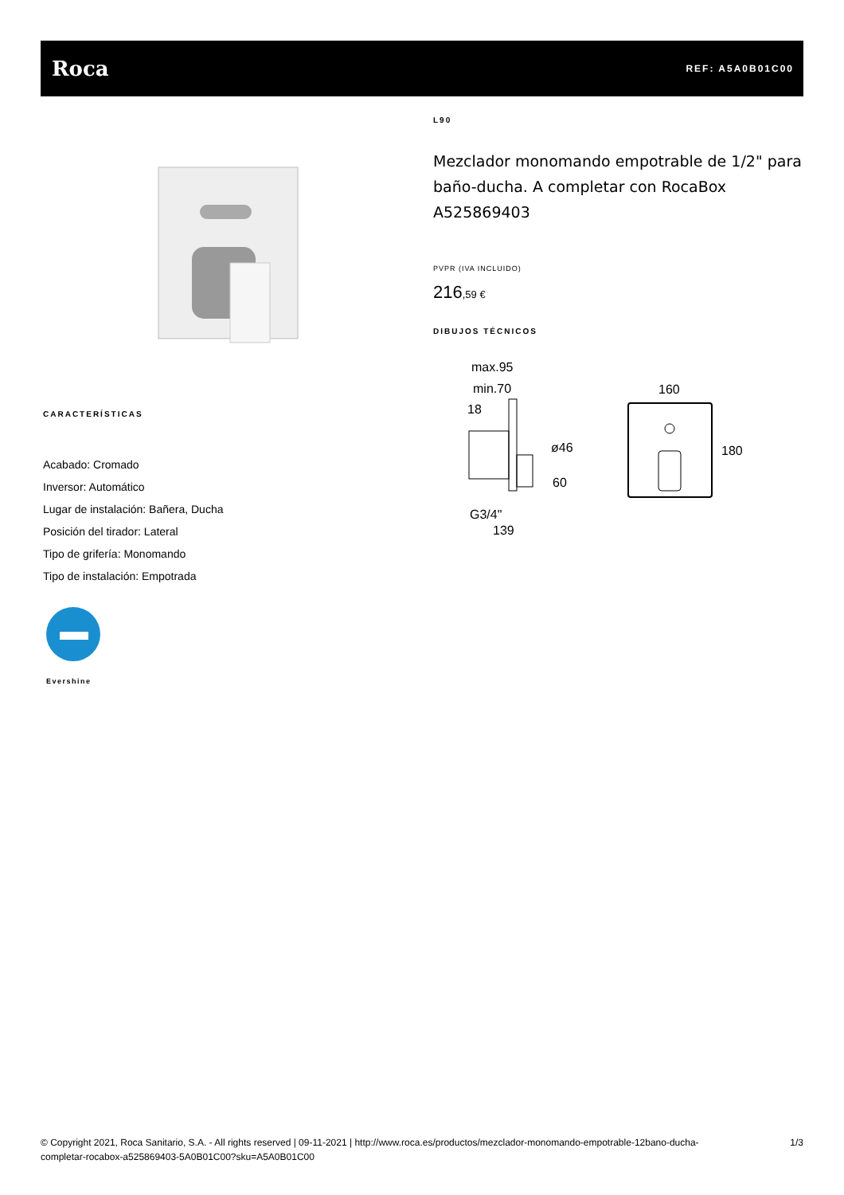Roca
REF: A5A0B01C00
CARACTERÍSTICAS
Acabado: Cromado
Inversor: Automático
Lugar de instalación: Bañera, Ducha
Posición del tirador: Lateral
Tipo de grifería: Monomando
Tipo de instalación: Empotrada
Evershine
L90
Mezclador monomando empotrable de 1/2" para baño-ducha. A completar con RocaBox A525869403
PVPR (IVA INCLUIDO)
216,59 €
DIBUJOS TÉCNICOS
max.95
min.70
18
ø46
60
G3/4"
139
160
180
© Copyright 2021, Roca Sanitario, S.A. - All rights reserved | 09-11-2021 | http://www.roca.es/productos/mezclador-monomando-empotrable-12bano-ducha-
completar-rocabox-a525869403-5A0B01C00?sku=A5A0B01C00
1/3